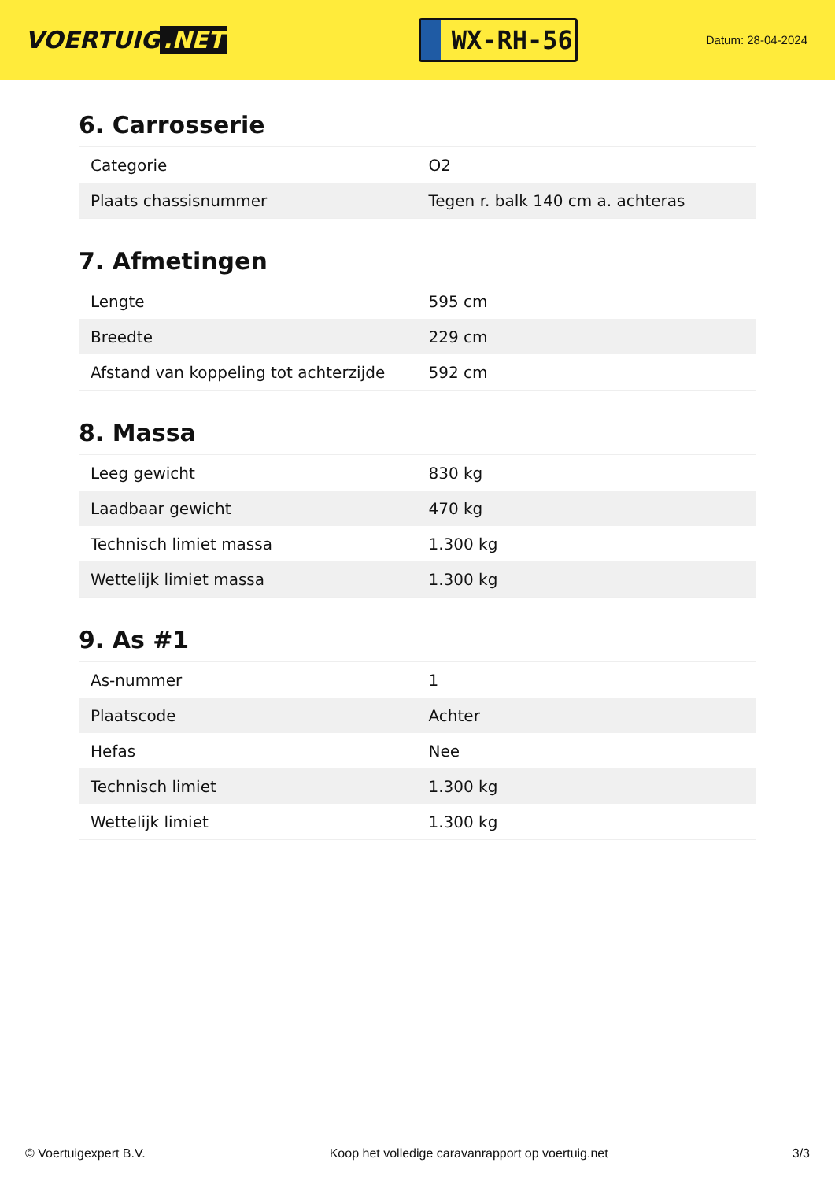VOERTUIG.NET
WX-RH-56
Datum: 28-04-2024
6. Carrosserie
| Categorie | O2 |
| Plaats chassisnummer | Tegen r. balk 140 cm a. achteras |
7. Afmetingen
| Lengte | 595 cm |
| Breedte | 229 cm |
| Afstand van koppeling tot achterzijde | 592 cm |
8. Massa
| Leeg gewicht | 830 kg |
| Laadbaar gewicht | 470 kg |
| Technisch limiet massa | 1.300 kg |
| Wettelijk limiet massa | 1.300 kg |
9. As #1
| As-nummer | 1 |
| Plaatscode | Achter |
| Hefas | Nee |
| Technisch limiet | 1.300 kg |
| Wettelijk limiet | 1.300 kg |
© Voertuigexpert B.V. Koop het volledige caravanrapport op voertuig.net 3/3